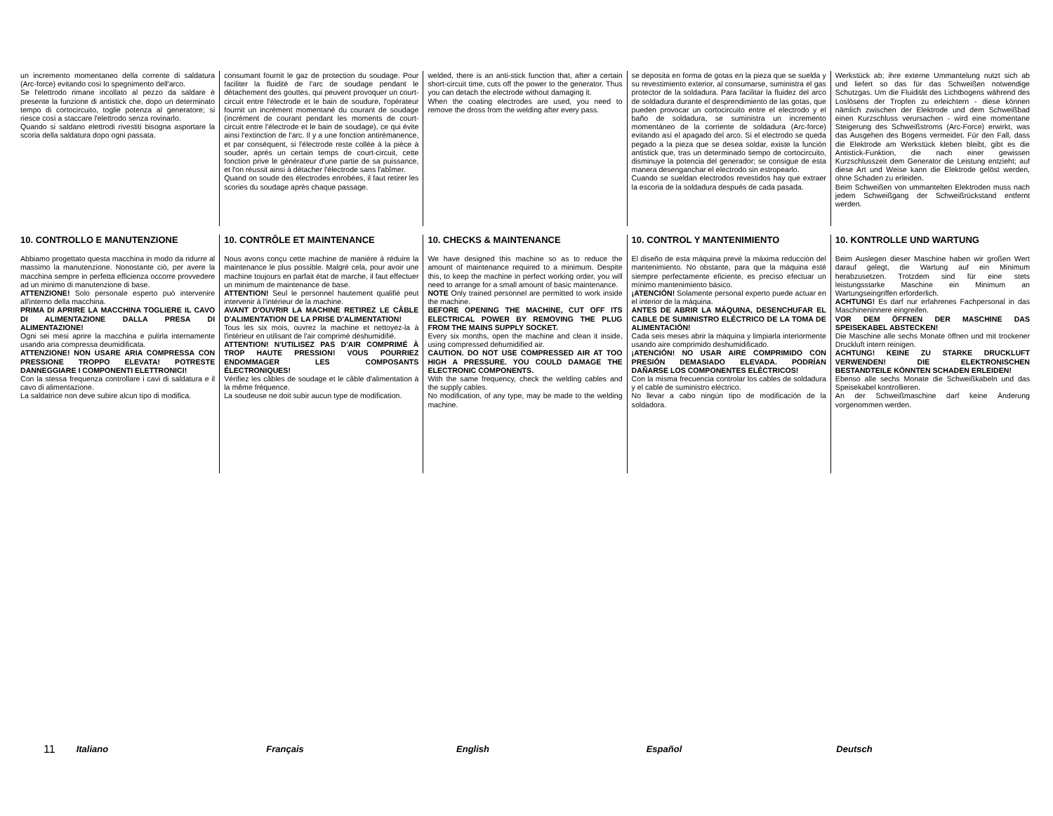un incremento momentaneo della corrente di saldatura (Arc-force) evitando così lo spegnimento dell'arco.
Se l'elettrodo rimane incollato al pezzo da saldare è presente la funzione di antistick che, dopo un determinato tempo di cortocircuito, toglie potenza al generatore; si riesce così a staccare l'elettrodo senza rovinarlo.
Quando si saldano elettrodi rivestiti bisogna asportare la scoria della saldatura dopo ogni passata.
consumant fournit le gaz de protection du soudage. Pour faciliter la fluidité de l'arc de soudage pendant le détachement des gouttes, qui peuvent provoquer un court-circuit entre l'électrode et le bain de soudure, l'opérateur fournit un incrément momentané du courant de soudage (incrément de courant pendant les moments de court-circuit entre l'électrode et le bain de soudage), ce qui évite ainsi l'extinction de l'arc. Il y a une fonction antirémanence, et par conséquent, si l'électrode reste collée à la pièce à souder, après un certain temps de court-circuit, cette fonction prive le générateur d'une partie de sa puissance, et l'on réussit ainsi à détacher l'électrode sans l'abîmer.
Quand on soude des électrodes enrobées, il faut retirer les scories du soudage après chaque passage.
welded, there is an anti-stick function that, after a certain short-circuit time, cuts off the power to the generator. Thus you can detach the electrode without damaging it.
When the coating electrodes are used, you need to remove the dross from the welding after every pass.
se deposita en forma de gotas en la pieza que se suelda y su revestimiento exterior, al consumarse, suministra el gas protector de la soldadura. Para facilitar la fluidez del arco de soldadura durante el desprendimiento de las gotas, que pueden provocar un cortocircuito entre el electrodo y el baño de soldadura, se suministra un incremento momentáneo de la corriente de soldadura (Arc-force) evitando así el apagado del arco. Si el electrodo se queda pegado a la pieza que se desea soldar, existe la función antistick que, tras un determinado tiempo de cortocircuito, disminuye la potencia del generador; se consigue de esta manera desenganchar el electrodo sin estropearlo.
Cuando se sueldan electrodos revestidos hay que extraer la escoria de la soldadura después de cada pasada.
Werkstück ab; ihre externe Ummantelung nutzt sich ab und liefert so das für das Schweißen notwendige Schutzgas. Um die Fluidität des Lichtbogens während des Loslösens der Tropfen zu erleichtern - diese können nämlich zwischen der Elektrode und dem Schweißbad einen Kurzschluss verursachen - wird eine momentane Steigerung des Schweißstroms (Arc-Force) erwirkt, was das Ausgehen des Bogens vermeidet. Für den Fall, dass die Elektrode am Werkstück kleben bleibt, gibt es die Antistick-Funktion, die nach einer gewissen Kurzschlusszeit dem Generator die Leistung entzieht; auf diese Art und Weise kann die Elektrode gelöst werden, ohne Schaden zu erleiden.
Beim Schweißen von ummantelten Elektroden muss nach jedem Schweißgang der Schweißrückstand entfernt werden.
10. CONTROLLO E MANUTENZIONE
Abbiamo progettato questa macchina in modo da ridurre al massimo la manutenzione. Nonostante ciò, per avere la macchina sempre in perfetta efficienza occorre provvedere ad un minimo di manutenzione di base.
ATTENZIONE! Solo personale esperto può intervenire all'interno della macchina.
PRIMA DI APRIRE LA MACCHINA TOGLIERE IL CAVO DI ALIMENTAZIONE DALLA PRESA DI ALIMENTAZIONE!
Ogni sei mesi aprire la macchina e pulirla internamente usando aria compressa deumidificata.
ATTENZIONE! NON USARE ARIA COMPRESSA CON PRESSIONE TROPPO ELEVATA! POTRESTE DANNEGGIARE I COMPONENTI ELETTRONICI!
Con la stessa frequenza controllare i cavi di saldatura e il cavo di alimentazione.
La saldatrice non deve subire alcun tipo di modifica.
10. CONTRÔLE ET MAINTENANCE
Nous avons conçu cette machine de manière à réduire la maintenance le plus possible. Malgré cela, pour avoir une machine toujours en parfait état de marche, il faut effectuer un minimum de maintenance de base.
ATTENTION! Seul le personnel hautement qualifié peut intervenir à l'intérieur de la machine.
AVANT D'OUVRIR LA MACHINE RETIREZ LE CÂBLE D'ALIMENTATION DE LA PRISE D'ALIMENTATION!
Tous les six mois, ouvrez la machine et nettoyez-la à l'intérieur en utilisant de l'air comprimé déshumidifié.
ATTENTION! N'UTILISEZ PAS D'AIR COMPRIMÉ À TROP HAUTE PRESSION! VOUS POURRIEZ ENDOMMAGER LES COMPOSANTS ÉLECTRONIQUES!
Vérifiez les câbles de soudage et le câble d'alimentation à la même fréquence.
La soudeuse ne doit subir aucun type de modification.
10. CHECKS & MAINTENANCE
We have designed this machine so as to reduce the amount of maintenance required to a minimum. Despite this, to keep the machine in perfect working order, you will need to arrange for a small amount of basic maintenance.
NOTE Only trained personnel are permitted to work inside the machine.
BEFORE OPENING THE MACHINE, CUT OFF ITS ELECTRICAL POWER BY REMOVING THE PLUG FROM THE MAINS SUPPLY SOCKET.
Every six months, open the machine and clean it inside, using compressed dehumidified air.
CAUTION. DO NOT USE COMPRESSED AIR AT TOO HIGH A PRESSURE. YOU COULD DAMAGE THE ELECTRONIC COMPONENTS.
With the same frequency, check the welding cables and the supply cables.
No modification, of any type, may be made to the welding machine.
10. CONTROL Y MANTENIMIENTO
El diseño de esta máquina prevé la máxima reducción del mantenimiento. No obstante, para que la máquina esté siempre perfectamente eficiente, es preciso efectuar un mínimo mantenimiento básico.
¡ATENCIÓN! Solamente personal experto puede actuar en el interior de la máquina.
ANTES DE ABRIR LA MÁQUINA, DESENCHUFAR EL CABLE DE SUMINISTRO ELÉCTRICO DE LA TOMA DE ALIMENTACIÓN!
Cada seis meses abrir la máquina y limpiarla interiormente usando aire comprimido deshumidificado.
¡ATENCIÓN! NO USAR AIRE COMPRIMIDO CON PRESIÓN DEMASIADO ELEVADA. PODRÍAN DAÑARSE LOS COMPONENTES ELÉCTRICOS!
Con la misma frecuencia controlar los cables de soldadura y el cable de suministro eléctrico.
No llevar a cabo ningún tipo de modificación de la soldadora.
10. KONTROLLE UND WARTUNG
Beim Auslegen dieser Maschine haben wir großen Wert darauf gelegt, die Wartung auf ein Minimum herabzusetzen. Trotzdem sind für eine stets leistungsstarke Maschine ein Minimum an Wartungseingriffen erforderlich.
ACHTUNG! Es darf nur erfahrenes Fachpersonal in das Maschineninnere eingreifen.
VOR DEM ÖFFNEN DER MASCHINE DAS SPEISEKABEL ABSTECKEN!
Die Maschine alle sechs Monate öffnen und mit trockener Druckluft intern reinigen.
ACHTUNG! KEINE ZU STARKE DRUCKLUFT VERWENDEN! DIE ELEKTRONISCHEN BESTANDTEILE KÖNNTEN SCHADEN ERLEIDEN!
Ebenso alle sechs Monate die Schweißkabeln und das Speisekabel kontrollieren.
An der Schweißmaschine darf keine Änderung vorgenommen werden.
11 Italiano Français English Español Deutsch